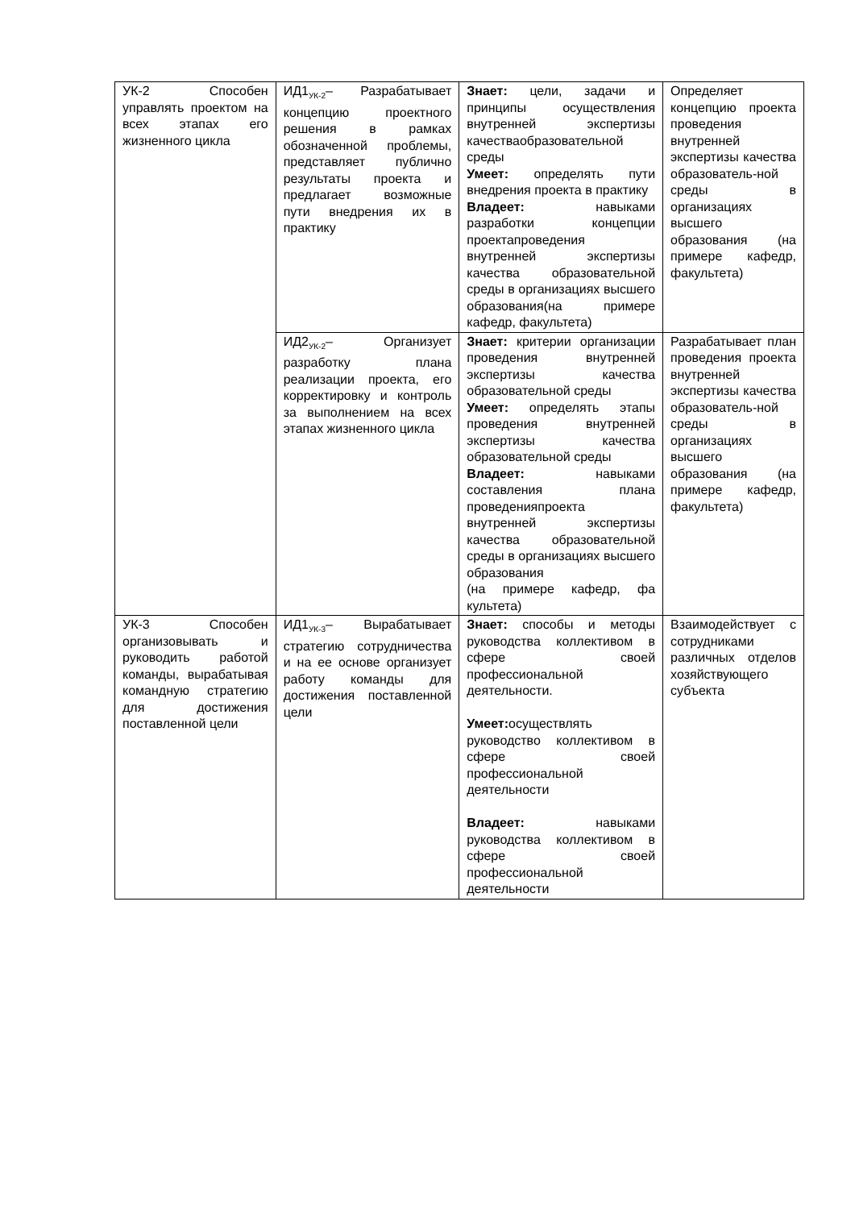| УК-2 Способен управлять проектом на всех этапах его жизненного цикла | ИД1<sub>УК-2</sub>– Разрабатывает концепцию проектного решения в рамках обозначенной проблемы, представляет публично результаты проекта и предлагает возможные пути внедрения их в практику | Знает: цели, задачи и принципы осуществления внутренней экспертизы качестваобразовательной среды Умеет: определять пути внедрения проекта в практику Владеет: навыками разработки концепции проектапроведения внутренней экспертизы качества образовательной среды в организациях высшего образования(на примере кафедр, факультета) | Определяет концепцию проекта проведения внутренней экспертизы качества образователь-ной среды в организациях высшего образования (на примере кафедр, факультета) |
| | ИД2<sub>УК-2</sub>– Организует разработку плана реализации проекта, его корректировку и контроль за выполнением на всех этапах жизненного цикла | Знает: критерии организации проведения внутренней экспертизы качества образовательной среды Умеет: определять этапы проведения внутренней экспертизы качества образовательной среды Владеет: навыками составления плана проведенияпроекта внутренней экспертизы качества образовательной среды в организациях высшего образования (на примере кафедр, фа культета) | Разрабатывает план проведения проекта внутренней экспертизы качества образователь-ной среды в организациях высшего образования (на примере кафедр, факультета) |
| УК-3 Способен организовывать и руководить работой команды, вырабатывая командную стратегию для достижения поставленной цели | ИД1<sub>УК-3</sub>– Вырабатывает стратегию сотрудничества и на ее основе организует работу команды для достижения поставленной цели | Знает: способы и методы руководства коллективом в сфере своей профессиональной деятельности. Умеет: осуществлять руководство коллективом в сфере своей профессиональной деятельности Владеет: навыками руководства коллективом в сфере своей профессиональной деятельности | Взаимодействует с сотрудниками различных отделов хозяйствующего субъекта |